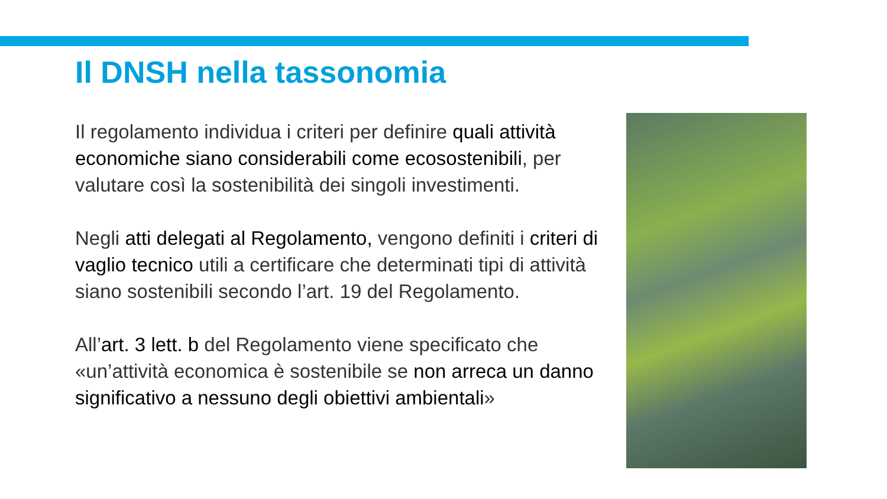Il DNSH nella tassonomia
Il regolamento individua i criteri per definire quali attività economiche siano considerabili come ecosostenibili, per valutare così la sostenibilità dei singoli investimenti.
Negli atti delegati al Regolamento, vengono definiti i criteri di vaglio tecnico utili a certificare che determinati tipi di attività siano sostenibili secondo l’art. 19 del Regolamento.
All’art. 3 lett. b del Regolamento viene specificato che «un’attività economica è sostenibile se non arreca un danno significativo a nessuno degli obiettivi ambientali»